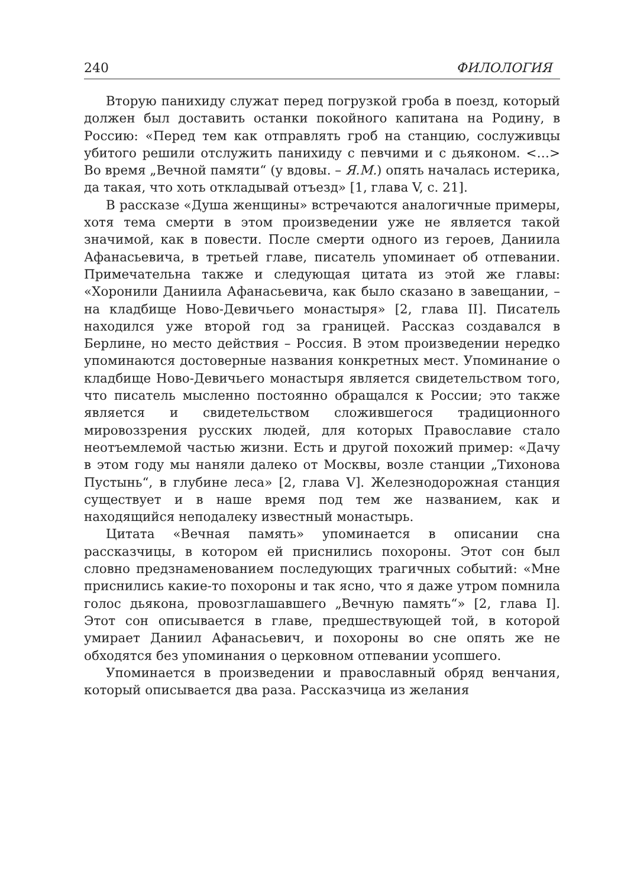240 ФИЛОЛОГИЯ
Вторую панихиду служат перед погрузкой гроба в поезд, который должен был доставить останки покойного капитана на Родину, в Россию: «Перед тем как отправлять гроб на станцию, сослуживцы убитого решили отслужить панихиду с певчими и с дьяконом. <…> Во время „Вечной памяти“ (у вдовы. – Я.М.) опять началась истерика, да такая, что хоть откладывай отъезд» [1, глава V, с. 21].
В рассказе «Душа женщины» встречаются аналогичные примеры, хотя тема смерти в этом произведении уже не является такой значимой, как в повести. После смерти одного из героев, Даниила Афанасьевича, в третьей главе, писатель упоминает об отпевании. Примечательна также и следующая цитата из этой же главы: «Хоронили Даниила Афанасьевича, как было сказано в завещании, – на кладбище Ново-Девичьего монастыря» [2, глава II]. Писатель находился уже второй год за границей. Рассказ создавался в Берлине, но место действия – Россия. В этом произведении нередко упоминаются достоверные названия конкретных мест. Упоминание о кладбище Ново-Девичьего монастыря является свидетельством того, что писатель мысленно постоянно обращался к России; это также является и свидетельством сложившегося традиционного мировоззрения русских людей, для которых Православие стало неотъемлемой частью жизни. Есть и другой похожий пример: «Дачу в этом году мы наняли далеко от Москвы, возле станции „Тихонова Пустынь“, в глубине леса» [2, глава V]. Железнодорожная станция существует и в наше время под тем же названием, как и находящийся неподалеку известный монастырь.
Цитата «Вечная память» упоминается в описании сна рассказчицы, в котором ей приснились похороны. Этот сон был словно предзнаменованием последующих трагичных событий: «Мне приснились какие-то похороны и так ясно, что я даже утром помнила голос дьякона, провозглашавшего „Вечную память“» [2, глава I]. Этот сон описывается в главе, предшествующей той, в которой умирает Даниил Афанасьевич, и похороны во сне опять же не обходятся без упоминания о церковном отпевании усопшего.
Упоминается в произведении и православный обряд венчания, который описывается два раза. Рассказчица из желания